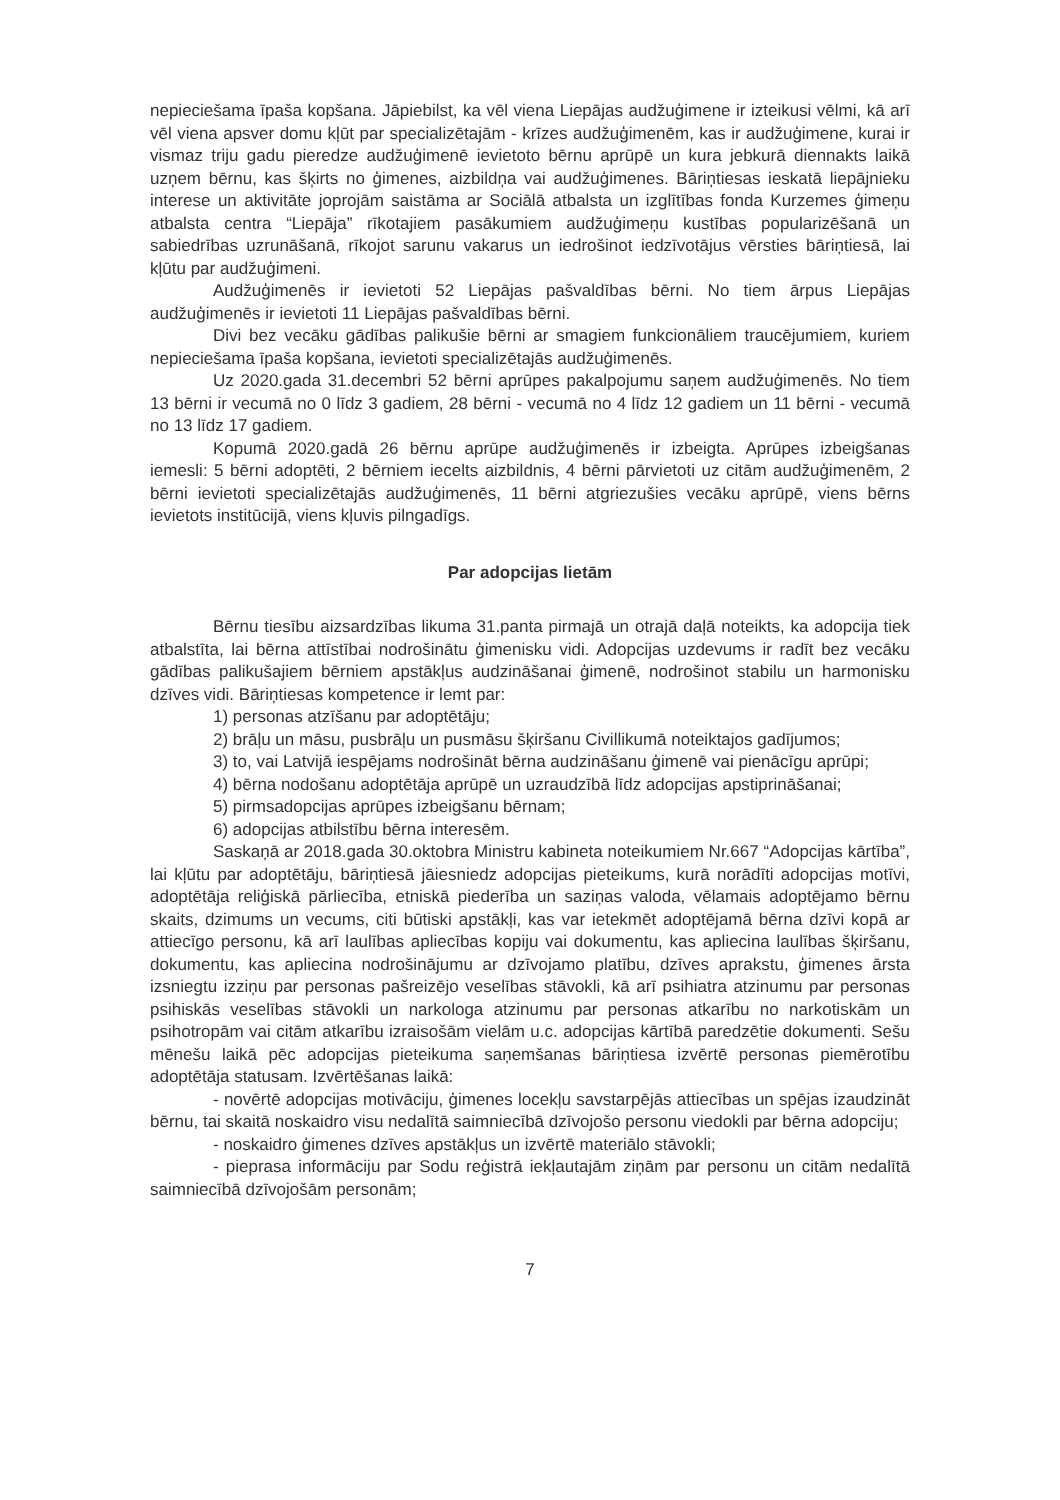nepieciešama īpaša kopšana. Jāpiebilst, ka vēl viena Liepājas audžuģimene ir izteikusi vēlmi, kā arī vēl viena apsver domu kļūt par specializētajām - krīzes audžuģimenēm, kas ir audžuģimene, kurai ir vismaz triju gadu pieredze audžuģimenē ievietoto bērnu aprūpē un kura jebkurā diennakts laikā uzņem bērnu, kas šķirts no ģimenes, aizbildņa vai audžuģimenes. Bāriņtiesas ieskatā liepājnieku interese un aktivitāte joprojām saistāma ar Sociālā atbalsta un izglītības fonda Kurzemes ģimeņu atbalsta centra “Liepāja” rīkotajiem pasākumiem audžuģimeņu kustības popularizēšanā un sabiedrības uzrunāšanā, rīkojot sarunu vakarus un iedrošinot iedzīvotājus vērsties bāriņtiesā, lai kļūtu par audžuģimeni.
Audžuģimenēs ir ievietoti 52 Liepājas pašvaldības bērni. No tiem ārpus Liepājas audžuģimenēs ir ievietoti 11 Liepājas pašvaldības bērni.
Divi bez vecāku gādības palikušie bērni ar smagiem funkcionāliem traucējumiem, kuriem nepieciešama īpaša kopšana, ievietoti specializētajās audžuģimenēs.
Uz 2020.gada 31.decembri 52 bērni aprūpes pakalpojumu saņem audžuģimenēs. No tiem 13 bērni ir vecumā no 0 līdz 3 gadiem, 28 bērni - vecumā no 4 līdz 12 gadiem un 11 bērni - vecumā no 13 līdz 17 gadiem.
Kopumā 2020.gadā 26 bērnu aprūpe audžuģimenēs ir izbeigta. Aprūpes izbeigšanas iemesli: 5 bērni adoptēti, 2 bērniem iecelts aizbildnis, 4 bērni pārvietoti uz citām audžuģimenēm, 2 bērni ievietoti specializētajās audžuģimenēs, 11 bērni atgriezušies vecāku aprūpē, viens bērns ievietots institūcijā, viens kļuvis pilngadīgs.
Par adopcijas lietām
Bērnu tiesību aizsardzības likuma 31.panta pirmajā un otrajā daļā noteikts, ka adopcija tiek atbalstīta, lai bērna attīstībai nodrošinātu ģimenisku vidi. Adopcijas uzdevums ir radīt bez vecāku gādības palikušajiem bērniem apstākļus audzināšanai ģimenē, nodrošinot stabilu un harmonisku dzīves vidi. Bāriņtiesas kompetence ir lemt par:
1) personas atzīšanu par adoptētāju;
2) brāļu un māsu, pusbrāļu un pusmāsu šķiršanu Civillikumā noteiktajos gadījumos;
3) to, vai Latvijā iespējams nodrošināt bērna audzināšanu ģimenē vai pienācīgu aprūpi;
4) bērna nodošanu adoptētāja aprūpē un uzraudzībā līdz adopcijas apstiprināšanai;
5) pirmsadopcijas aprūpes izbeigšanu bērnam;
6) adopcijas atbilstību bērna interesēm.
Saskaņā ar 2018.gada 30.oktobra Ministru kabineta noteikumiem Nr.667 “Adopcijas kārtība”, lai kļūtu par adoptētāju, bāriņtiesā jāiesniedz adopcijas pieteikums, kurā norādīti adopcijas motīvi, adoptētāja reliģiskā pārliecība, etniskā piederība un saziņas valoda, vēlamais adoptējamo bērnu skaits, dzimums un vecums, citi būtiski apstākļi, kas var ietekmēt adoptējamā bērna dzīvi kopā ar attiecīgo personu, kā arī laulības apliecības kopiju vai dokumentu, kas apliecina laulības šķiršanu, dokumentu, kas apliecina nodrošinājumu ar dzīvojamo platību, dzīves aprakstu, ģimenes ārsta izsniegtu izziņu par personas pašreizējo veselības stāvokli, kā arī psihiatra atzinumu par personas psihiskās veselības stāvokli un narkologa atzinumu par personas atkarību no narkotiskām un psihotropām vai citām atkarību izraisošām vielām u.c. adopcijas kārtībā paredzētie dokumenti. Sešu mēnešu laikā pēc adopcijas pieteikuma saņemšanas bāriņtiesa izvērtē personas piemērotību adoptētāja statusam. Izvērtēšanas laikā:
- novērtē adopcijas motivāciju, ģimenes locekļu savstarpējās attiecības un spējas izaudzināt bērnu, tai skaitā noskaidro visu nedalītā saimniecībā dzīvojošo personu viedokli par bērna adopciju;
- noskaidro ģimenes dzīves apstākļus un izvērtē materiālo stāvokli;
- pieprasa informāciju par Sodu reģistrā iekļautajām ziņām par personu un citām nedalītā saimniecībā dzīvojošām personām;
7